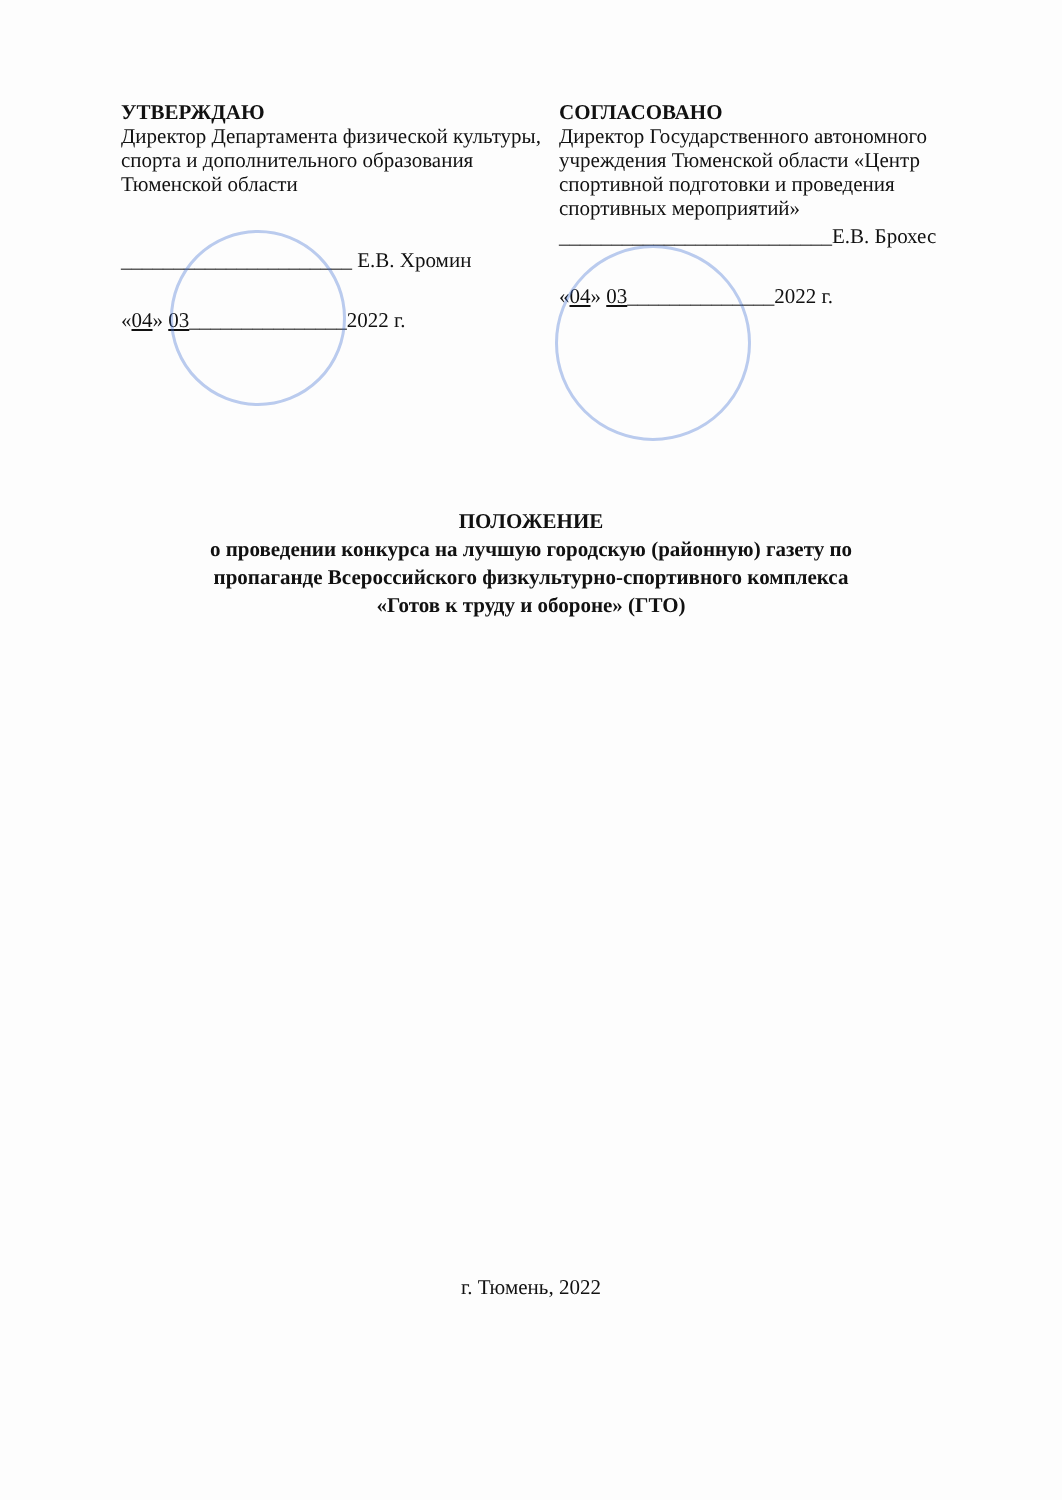УТВЕРЖДАЮ
Директор Департамента физической культуры, спорта и дополнительного образования Тюменской области
______________________ Е.В. Хромин
«04» 03_______________2022 г.
СОГЛАСОВАНО
Директор Государственного автономного учреждения Тюменской области «Центр спортивной подготовки и проведения спортивных мероприятий»
__________________________Е.В. Брохес
«04» 03______________2022 г.
ПОЛОЖЕНИЕ
о проведении конкурса на лучшую городскую (районную) газету по
пропаганде Всероссийского физкультурно-спортивного комплекса
«Готов к труду и обороне» (ГТО)
г. Тюмень, 2022